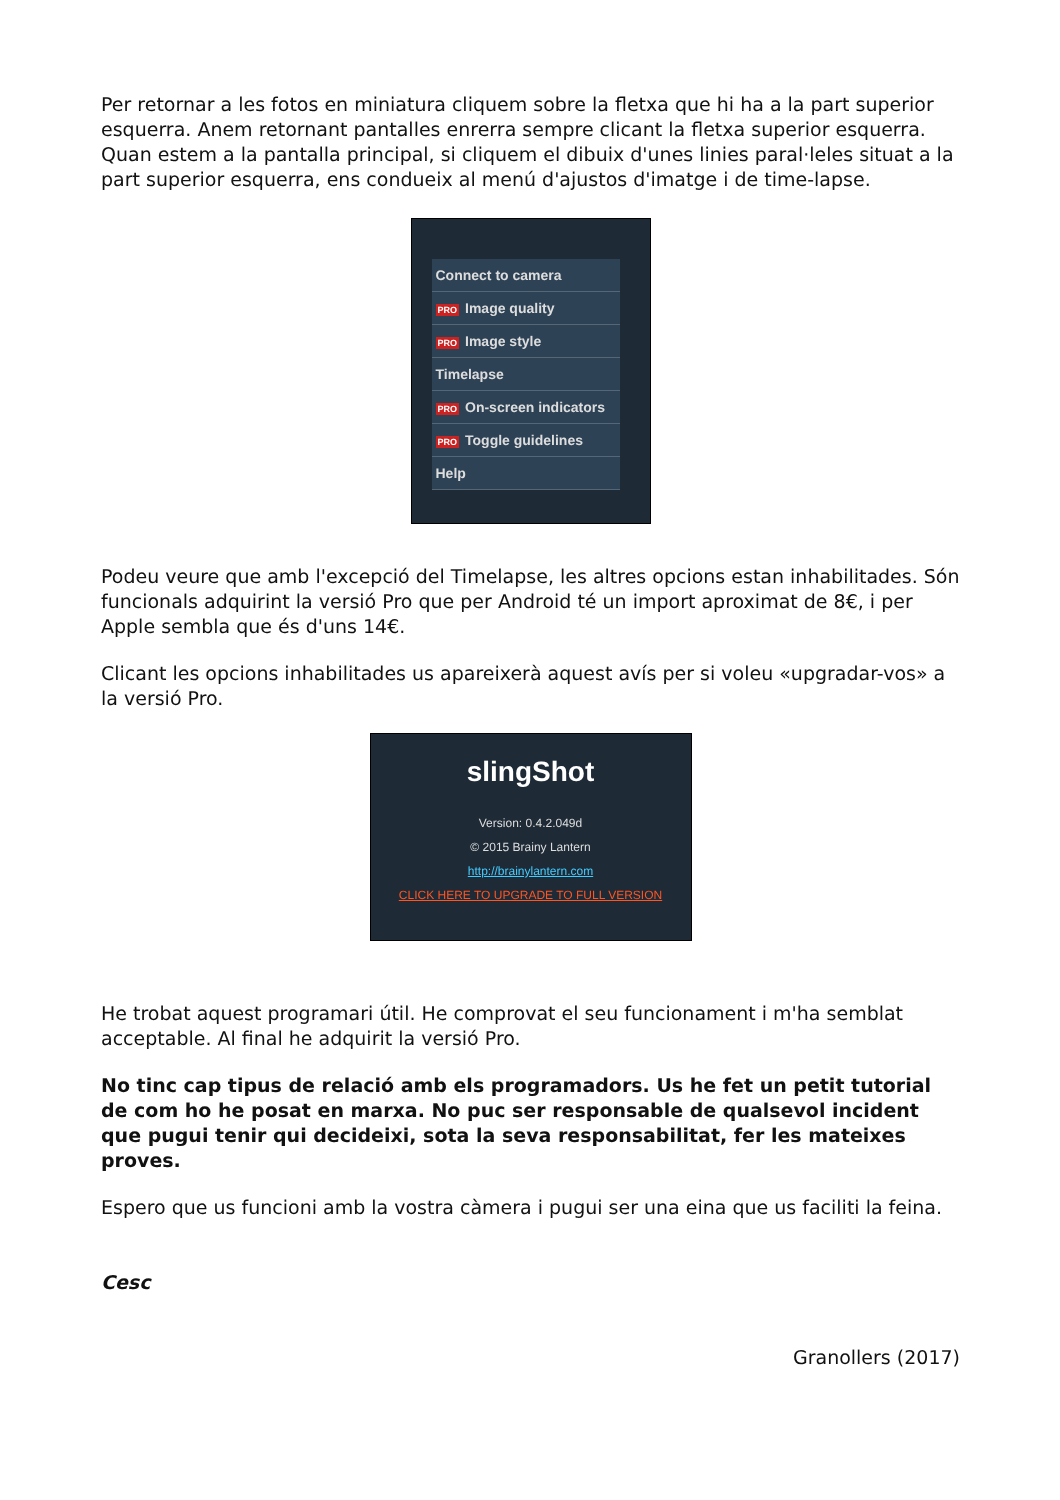Per retornar a les fotos en miniatura cliquem sobre la fletxa que hi ha a la part superior esquerra. Anem retornant pantalles enrerra sempre clicant la fletxa superior esquerra. Quan estem a la pantalla principal, si cliquem el dibuix d'unes linies paral·leles situat a la part superior esquerra, ens condueix al menú d'ajustos d'imatge i de time-lapse.
Connect to camera
PRO Image quality
PRO Image style
Timelapse
PRO On-screen indicators
PRO Toggle guidelines
Help
Podeu veure que amb l'excepció del Timelapse, les altres opcions estan inhabilitades. Són funcionals adquirint la versió Pro que per Android té un import aproximat de 8€, i per Apple sembla que és d'uns 14€.
Clicant les opcions inhabilitades us apareixerà aquest avís per si voleu «upgradar-vos» a la versió Pro.
slingShot
Version: 0.4.2.049d
© 2015 Brainy Lantern
http://brainylantern.com
CLICK HERE TO UPGRADE TO FULL VERSION
He trobat aquest programari útil. He comprovat el seu funcionament i m'ha semblat acceptable. Al final he adquirit la versió Pro.
No tinc cap tipus de relació amb els programadors. Us he fet un petit tutorial de com ho he posat en marxa. No puc ser responsable de qualsevol incident que pugui tenir qui decideixi, sota la seva responsabilitat, fer les mateixes proves.
Espero que us funcioni amb la vostra càmera i pugui ser una eina que us faciliti la feina.
Cesc
Granollers (2017)